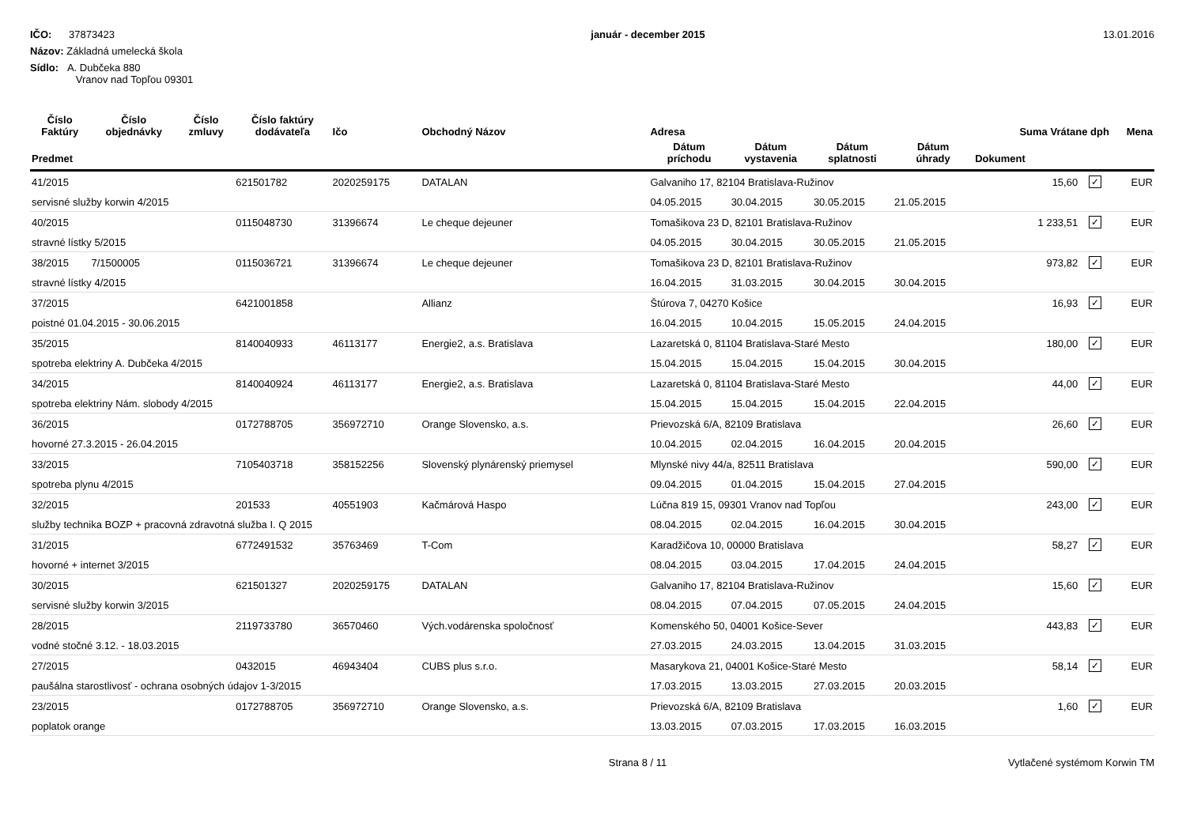IČO: 37873423
Názov: Základná umelecká škola
Sídlo: A. Dubčeka 880
Vranov nad Topľou 09301
január - december 2015 13.01.2016
| Číslo Faktúry | Číslo objednávky | Číslo zmluvy | Číslo faktúry dodávateľa | Ičo | Obchodný Názov | Adresa | | | | Suma Vrátane dph | | Mena |
| --- | --- | --- | --- | --- | --- | --- | --- | --- | --- | --- | --- | --- |
| Predmet | | | | | | Dátum príchodu | Dátum vystavenia | Dátum splatnosti | Dátum úhrady | Dokument | | |
| 41/2015 | | | 621501782 | 2020259175 | DATALAN | Galvaniho 17, 82104 Bratislava-Ružinov | | | | 15,60 | ✓ | EUR |
| servisné služby korwin 4/2015 | | | | | | 04.05.2015 | 30.04.2015 | 30.05.2015 | 21.05.2015 | | | |
| 40/2015 | | | 0115048730 | 31396674 | Le cheque dejeuner | Tomašikova 23 D, 82101 Bratislava-Ružinov | | | | 1 233,51 | ✓ | EUR |
| stravné lístky 5/2015 | | | | | | 04.05.2015 | 30.04.2015 | 30.05.2015 | 21.05.2015 | | | |
| 38/2015 | 7/1500005 | | 0115036721 | 31396674 | Le cheque dejeuner | Tomašikova 23 D, 82101 Bratislava-Ružinov | | | | 973,82 | ✓ | EUR |
| stravné lístky 4/2015 | | | | | | 16.04.2015 | 31.03.2015 | 30.04.2015 | 30.04.2015 | | | |
| 37/2015 | | | 6421001858 | | Allianz | Štúrova 7, 04270 Košice | | | | 16,93 | ✓ | EUR |
| poistné 01.04.2015 - 30.06.2015 | | | | | | 16.04.2015 | 10.04.2015 | 15.05.2015 | 24.04.2015 | | | |
| 35/2015 | | | 8140040933 | 46113177 | Energie2, a.s. Bratislava | Lazaretská 0, 81104 Bratislava-Staré Mesto | | | | 180,00 | ✓ | EUR |
| spotreba elektriny A. Dubčeka 4/2015 | | | | | | 15.04.2015 | 15.04.2015 | 15.04.2015 | 30.04.2015 | | | |
| 34/2015 | | | 8140040924 | 46113177 | Energie2, a.s. Bratislava | Lazaretská 0, 81104 Bratislava-Staré Mesto | | | | 44,00 | ✓ | EUR |
| spotreba elektriny Nám. slobody 4/2015 | | | | | | 15.04.2015 | 15.04.2015 | 15.04.2015 | 22.04.2015 | | | |
| 36/2015 | | | 0172788705 | 356972710 | Orange Slovensko, a.s. | Prievozská 6/A, 82109 Bratislava | | | | 26,60 | ✓ | EUR |
| hovorné 27.3.2015 - 26.04.2015 | | | | | | 10.04.2015 | 02.04.2015 | 16.04.2015 | 20.04.2015 | | | |
| 33/2015 | | | 7105403718 | 358152256 | Slovenský plynárenský priemysel | Mlynské nivy 44/a, 82511 Bratislava | | | | 590,00 | ✓ | EUR |
| spotreba plynu 4/2015 | | | | | | 09.04.2015 | 01.04.2015 | 15.04.2015 | 27.04.2015 | | | |
| 32/2015 | | | 201533 | 40551903 | Kačmárová Haspo | Lúčna 819 15, 09301 Vranov nad Topľou | | | | 243,00 | ✓ | EUR |
| služby technika BOZP + pracovná zdravotná služba I. Q 2015 | | | | | | 08.04.2015 | 02.04.2015 | 16.04.2015 | 30.04.2015 | | | |
| 31/2015 | | | 6772491532 | 35763469 | T-Com | Karadžičova 10, 00000 Bratislava | | | | 58,27 | ✓ | EUR |
| hovorné + internet 3/2015 | | | | | | 08.04.2015 | 03.04.2015 | 17.04.2015 | 24.04.2015 | | | |
| 30/2015 | | | 621501327 | 2020259175 | DATALAN | Galvaniho 17, 82104 Bratislava-Ružinov | | | | 15,60 | ✓ | EUR |
| servisné služby korwin 3/2015 | | | | | | 08.04.2015 | 07.04.2015 | 07.05.2015 | 24.04.2015 | | | |
| 28/2015 | | | 2119733780 | 36570460 | Vých.vodárenska spoločnosť | Komenského 50, 04001 Košice-Sever | | | | 443,83 | ✓ | EUR |
| vodné stočné 3.12. - 18.03.2015 | | | | | | 27.03.2015 | 24.03.2015 | 13.04.2015 | 31.03.2015 | | | |
| 27/2015 | | | 0432015 | 46943404 | CUBS plus s.r.o. | Masarykova 21, 04001 Košice-Staré Mesto | | | | 58,14 | ✓ | EUR |
| paušálna starostlivosť - ochrana osobných údajov 1-3/2015 | | | | | | 17.03.2015 | 13.03.2015 | 27.03.2015 | 20.03.2015 | | | |
| 23/2015 | | | 0172788705 | 356972710 | Orange Slovensko, a.s. | Prievozská 6/A, 82109 Bratislava | | | | 1,60 | ✓ | EUR |
| poplatok orange | | | | | | 13.03.2015 | 07.03.2015 | 17.03.2015 | 16.03.2015 | | | |
Strana 8 / 11 Vytlačené systémom Korwin TM